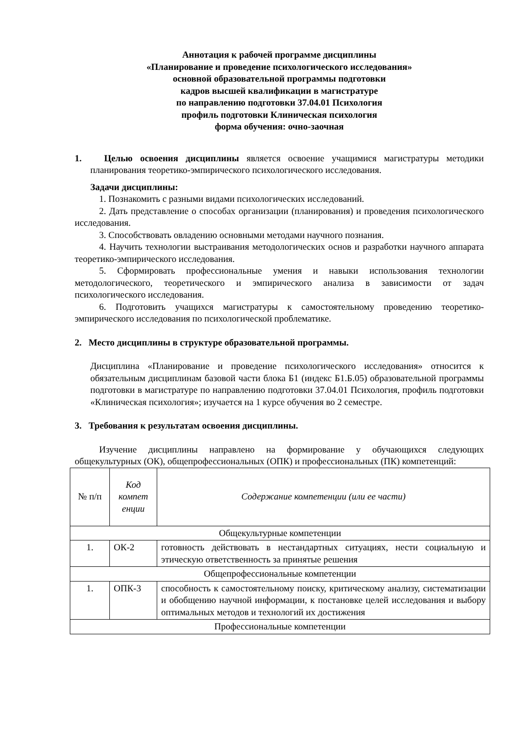Аннотация к рабочей программе дисциплины
«Планирование и проведение психологического исследования»
основной образовательной программы подготовки
кадров высшей квалификации в магистратуре
по направлению подготовки 37.04.01 Психология
профиль подготовки Клиническая психология
форма обучения: очно-заочная
1. Целью освоения дисциплины является освоение учащимися магистратуры методики планирования теоретико-эмпирического психологического исследования.
Задачи дисциплины:
1. Познакомить с разными видами психологических исследований.
2. Дать представление о способах организации (планирования) и проведения психологического исследования.
3. Способствовать овладению основными методами научного познания.
4. Научить технологии выстраивания методологических основ и разработки научного аппарата теоретико-эмпирического исследования.
5. Сформировать профессиональные умения и навыки использования технологии методологического, теоретического и эмпирического анализа в зависимости от задач психологического исследования.
6. Подготовить учащихся магистратуры к самостоятельному проведению теоретико-эмпирического исследования по психологической проблематике.
2. Место дисциплины в структуре образовательной программы.
Дисциплина «Планирование и проведение психологического исследования» относится к обязательным дисциплинам базовой части блока Б1 (индекс Б1.Б.05) образовательной программы подготовки в магистратуре по направлению подготовки 37.04.01 Психология, профиль подготовки «Клиническая психология»; изучается на 1 курсе обучения во 2 семестре.
3. Требования к результатам освоения дисциплины.
Изучение дисциплины направлено на формирование у обучающихся следующих общекультурных (ОК), общепрофессиональных (ОПК) и профессиональных (ПК) компетенций:
| № п/п | Код компет енции | Содержание компетенции (или ее части) |
| Общекультурные компетенции | | |
| 1. | ОК-2 | готовность действовать в нестандартных ситуациях, нести социальную и этическую ответственность за принятые решения |
| Общепрофессиональные компетенции | | |
| 1. | ОПК-3 | способность к самостоятельному поиску, критическому анализу, систематизации и обобщению научной информации, к постановке целей исследования и выбору оптимальных методов и технологий их достижения |
| Профессиональные компетенции | | |